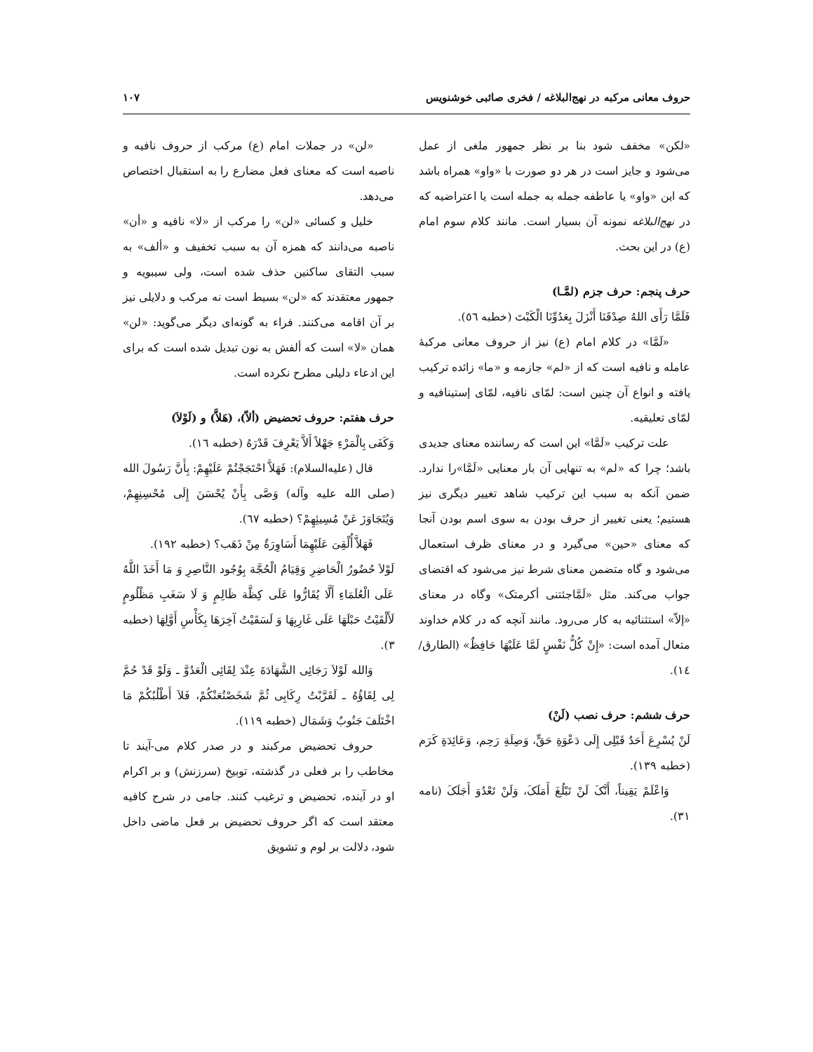حروف معانی مرکبه در نهج‌البلاغه / فخری صائبی خوشنویس ۱۰۷
«لکن» مخفف شود بنا بر نظر جمهور ملغی از عمل می‌شود و جایز است در هر دو صورت با «واو» همراه باشد که این «واو» یا عاطفه جمله به جمله است یا اعتراضیه که در نهج‌البلاغه نمونه آن بسیار است. مانند کلام سوم امام (ع) در این بحث.
حرف پنجم: حرف جزم (لمَّـا)
فَلَمَّا رَأَی اللهُ صِدْقَنَا أَنْزَلَ بِعَدُوِّنَا الْکَبْتَ (خطبه ٥٦).
«لَمَّا» در کلام امام (ع) نیز از حروف معانی مرکبهٔ عامله و نافیه است که از «لم» جازمه و «ما» زائده ترکیب یافته و انواع آن چنین است: لمّای نافیه، لمّای إستینافیه و لمّای تعلیقیه.
علت ترکیب «لَمَّا» این است که رساننده معنای جدیدی باشد؛ چرا که «لم» به تنهایی آن بار معنایی «لَمَّا»را ندارد. ضمن آنکه به سبب این ترکیب شاهد تغییر دیگری نیز هستیم؛ یعنی تغییر از حرف بودن به سوی اسم بودن آنجا که معنای «حین» می‌گیرد و در معنای ظرف استعمال می‌شود و گاه متضمن معنای شرط نیز می‌شود که اقتضای جواب می‌کند. مثل «لَمَّاجئتنی أکرمتک» وگاه در معنای «إلاّ» استثنائیه به کار می‌رود. مانند آنچه که در کلام خداوند متعال آمده است: «إِنْ کُلُّ نَفْسٍ لَمَّا عَلَیْهَا حَافِظٌ» (الطارق/ ١٤).
حرف ششم: حرف نصب (لَنْ)
لَنْ یُسْرِعَ أَحَدٌ قَبْلِی إِلَی دَعْوَةِ حَقٍّ، وَصِلَةِ رَحِم، وَعَائِدَةِ کَرَم (خطبه ١٣٩).
وَاعْلَمْ یَقِیناً، أَنَّکَ لَنْ تَبْلُغَ أَمَلَکَ، وَلَنْ تَعْدُوَ أَجَلَکَ (نامه ٣١).
«لن» در جملات امام (ع) مرکب از حروف نافیه و ناصبه است که معنای فعل مضارع را به استقبال اختصاص می‌دهد.
خلیل و کسائی «لن» را مرکب از «لا» نافیه و «أن» ناصبه می‌دانند که همزه آن به سبب تخفیف و «ألف» به سبب التقای ساکنین حذف شده است، ولی سیبویه و جمهور معتقدند که «لن» بسیط است نه مرکب و دلایلی نیز بر آن اقامه می‌کنند. فراء به گونه‌ای دیگر می‌گوید: «لن» همان «لا» است که ألفش به نون تبدیل شده است که برای این ادعاء دلیلی مطرح نکرده است.
حرف هفتم: حروف تحضیض (ألاّ)، (هَلاَّ) و (لَوْلاَ)
وَکَفَی بِالْمَرْءِ جَهْلاً أَلاَّ یَعْرِفَ قَدْرَهُ (خطبه ١٦).
قال (علیه‌السلام): فَهَلاَّ احْتَجَجْتُمْ عَلَیْهِمْ: بِأَنَّ رَسُولَ الله (صلی الله علیه وآله) وَصَّی بِأَنْ یُحْسَنَ إِلَی مُحْسِنِهِمْ، وَیُتَجَاوَزَ عَنْ مُسِیئِهِمْ؟ (خطبه ٦٧).
فَهَلاَّ أُلْقِیَ عَلَیْهِمَا أَسَاوِرَةٌ مِنْ ذَهَب؟ (خطبه ١٩٢).
لَوْلاَ حُضُورُ الْحَاضِرِ وَقِیَامُ الْحُجَّة بِوُجُود النَّاصِرِ وَ مَا أَخَذَ اللَّهُ عَلَی الْعُلَمَاءِ أَلَّا یُقَارُّوا عَلَی کِظَّة ظَالِمٍ وَ لَا سَغَبِ مَظْلُومٍ لَأَلْقَیْتُ حَبْلَهَا عَلَی غَارِبِهَا وَ لَسَقَیْتُ آخِرَهَا بِکَأْسِ أَوَّلِهَا (خطبه ٣).
وَالله لَوْلاَ رَجَائِی الشَّهَادَةَ عِنْدَ لِقَائِی الْعَدُوَّ ـ وَلَوْ قَدْ حُمَّ لِی لِقَاؤُهُ ـ لَقَرَّبْتُ رِکَابِی ثُمَّ شَخَصْتُعَنْکُمْ، فَلاَ أَطْلُبُکُمْ مَا اخْتَلَفَ جَنُوبٌ وَشَمَال (خطبه ١١٩).
حروف تحضیض مرکبند و در صدر کلام می-آیند تا مخاطب را بر فعلی در گذشته، توبیخ (سرزنش) و بر اکرام او در آینده، تحضیض و ترغیب کنند. جامی در شرح کافیه معتقد است که اگر حروف تحضیض بر فعل ماضی داخل شود، دلالت بر لوم و تشویق